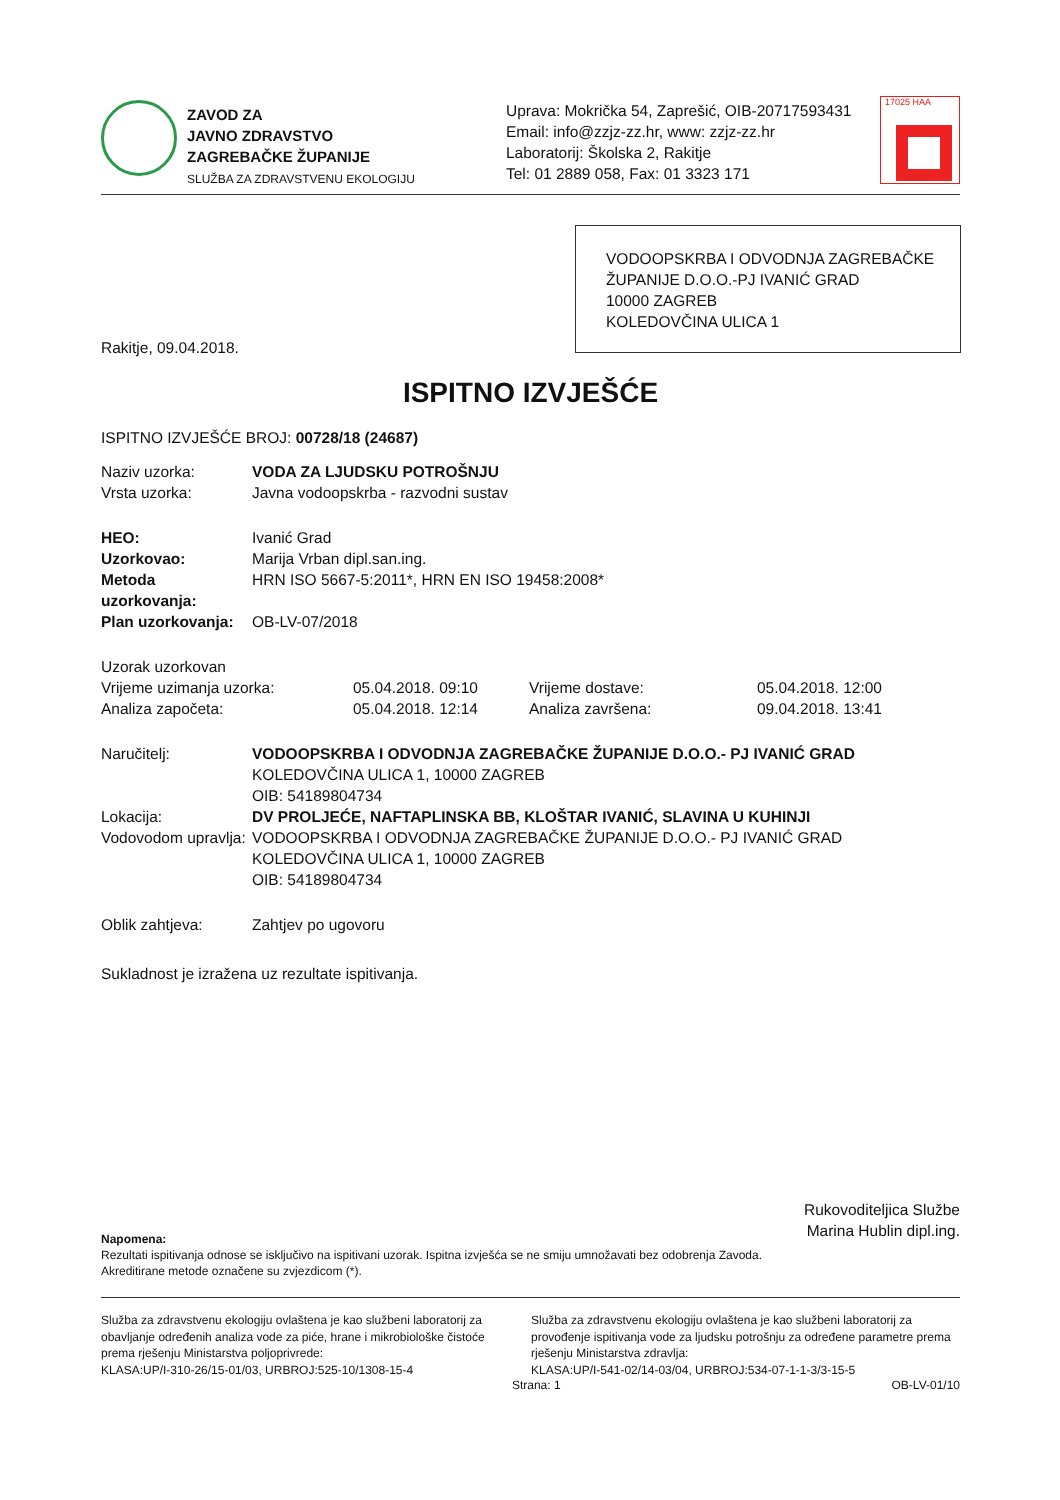ZAVOD ZA
JAVNO ZDRAVSTVO
ZAGREBAČKE ŽUPANIJE
SLUŽBA ZA ZDRAVSTVENU EKOLOGIJU
Uprava: Mokrička 54, Zaprešić, OIB-20717593431
Email: info@zzjz-zz.hr, www: zzjz-zz.hr
Laboratorij: Školska 2, Rakitje
Tel: 01 2889 058, Fax: 01 3323 171
17025 HAA
TEST
VODOOPSKRBA I ODVODNJA ZAGREBAČKE ŽUPANIJE D.O.O.-PJ IVANIĆ GRAD
10000 ZAGREB
KOLEDOVČINA ULICA 1
Rakitje, 09.04.2018.
ISPITNO IZVJEŠĆE
ISPITNO IZVJEŠĆE BROJ: 00728/18 (24687)
| Naziv uzorka: | VODA ZA LJUDSKU POTROŠNJU |
| Vrsta uzorka: | Javna vodoopskrba - razvodni sustav |
| HEO: | Ivanić Grad |
| Uzorkovao: | Marija Vrban dipl.san.ing. |
| Metoda uzorkovanja: | HRN ISO 5667-5:2011*, HRN EN ISO 19458:2008* |
| Plan uzorkovanja: | OB-LV-07/2018 |
| Uzorak uzorkovan | | | |
| Vrijeme uzimanja uzorka: | 05.04.2018. 09:10 | Vrijeme dostave: | 05.04.2018. 12:00 |
| Analiza započeta: | 05.04.2018. 12:14 | Analiza završena: | 09.04.2018. 13:41 |
| Naručitelj: | VODOOPSKRBA I ODVODNJA ZAGREBAČKE ŽUPANIJE D.O.O.- PJ IVANIĆ GRAD KOLEDOVČINA ULICA 1, 10000 ZAGREB OIB: 54189804734 |
| Lokacija: | DV PROLJEĆE, NAFTAPLINSKA BB, KLOŠTAR IVANIĆ, SLAVINA U KUHINJI |
| Vodovodom upravlja: | VODOOPSKRBA I ODVODNJA ZAGREBAČKE ŽUPANIJE D.O.O.- PJ IVANIĆ GRAD KOLEDOVČINA ULICA 1, 10000 ZAGREB OIB: 54189804734 |
| Oblik zahtjeva: | Zahtjev po ugovoru |
Sukladnost je izražena uz rezultate ispitivanja.
Rukovoditeljica Službe
Marina Hublin dipl.ing.
Napomena:
Rezultati ispitivanja odnose se isključivo na ispitivani uzorak. Ispitna izvješća se ne smiju umnožavati bez odobrenja Zavoda.
Akreditirane metode označene su zvjezdicom (*).
Služba za zdravstvenu ekologiju ovlaštena je kao službeni laboratorij za obavljanje određenih analiza vode za piće, hrane i mikrobiološke čistoće prema rješenju Ministarstva poljoprivrede:
KLASA:UP/I-310-26/15-01/03, URBROJ:525-10/1308-15-4
Služba za zdravstvenu ekologiju ovlaštena je kao službeni laboratorij za provođenje ispitivanja vode za ljudsku potrošnju za određene parametre prema rješenju Ministarstva zdravlja:
KLASA:UP/I-541-02/14-03/04, URBROJ:534-07-1-1-3/3-15-5
Strana: 1 OB-LV-01/10